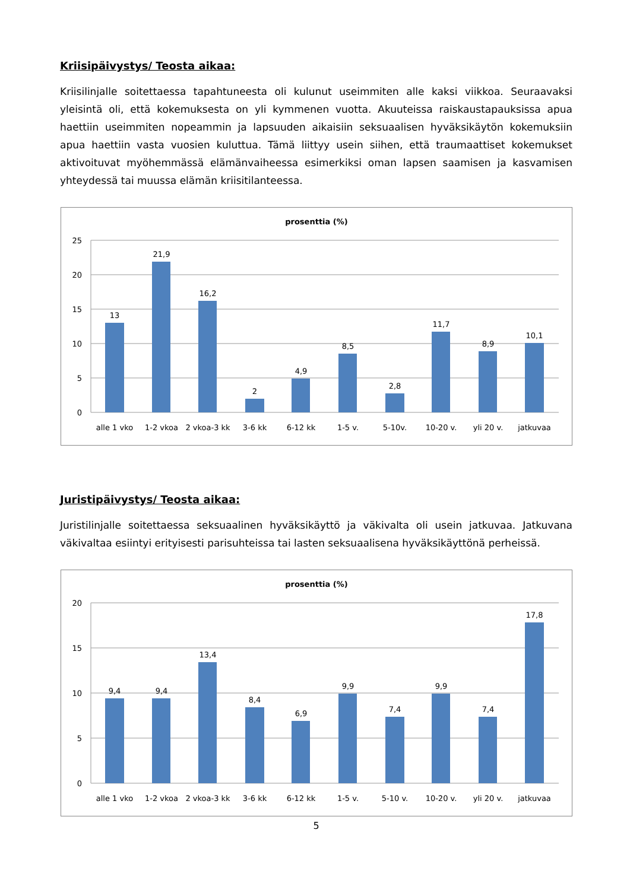Kriisipäivystys/ Teosta aikaa:
Kriisilinjalle soitettaessa tapahtuneesta oli kulunut useimmiten alle kaksi viikkoa. Seuraavaksi yleisintä oli, että kokemuksesta on yli kymmenen vuotta. Akuuteissa raiskaustapauksissa apua haettiin useimmiten nopeammin ja lapsuuden aikaisiin seksuaalisen hyväksikäytön kokemuksiin apua haettiin vasta vuosien kuluttua. Tämä liittyy usein siihen, että traumaattiset kokemukset aktivoituvat myöhemmässä elämänvaiheessa esimerkiksi oman lapsen saamisen ja kasvamisen yhteydessä tai muussa elämän kriisitilanteessa.
prosenttia (%)
25
20
15
10
5
0
13
21,9
16,2
2
4,9
8,5
2,8
11,7
8,9
10,1
alle 1 vko
1-2 vkoa
2 vkoa-3 kk
3-6 kk
6-12 kk
1-5 v.
5-10v.
10-20 v.
yli 20 v.
jatkuvaa
Juristipäivystys/ Teosta aikaa:
Juristilinjalle soitettaessa seksuaalinen hyväksikäyttö ja väkivalta oli usein jatkuvaa. Jatkuvana väkivaltaa esiintyi erityisesti parisuhteissa tai lasten seksuaalisena hyväksikäyttönä perheissä.
prosenttia (%)
20
15
10
5
0
9,4
9,4
13,4
8,4
6,9
9,9
7,4
9,9
7,4
17,8
alle 1 vko
1-2 vkoa
2 vkoa-3 kk
3-6 kk
6-12 kk
1-5 v.
5-10 v.
10-20 v.
yli 20 v.
jatkuvaa
5